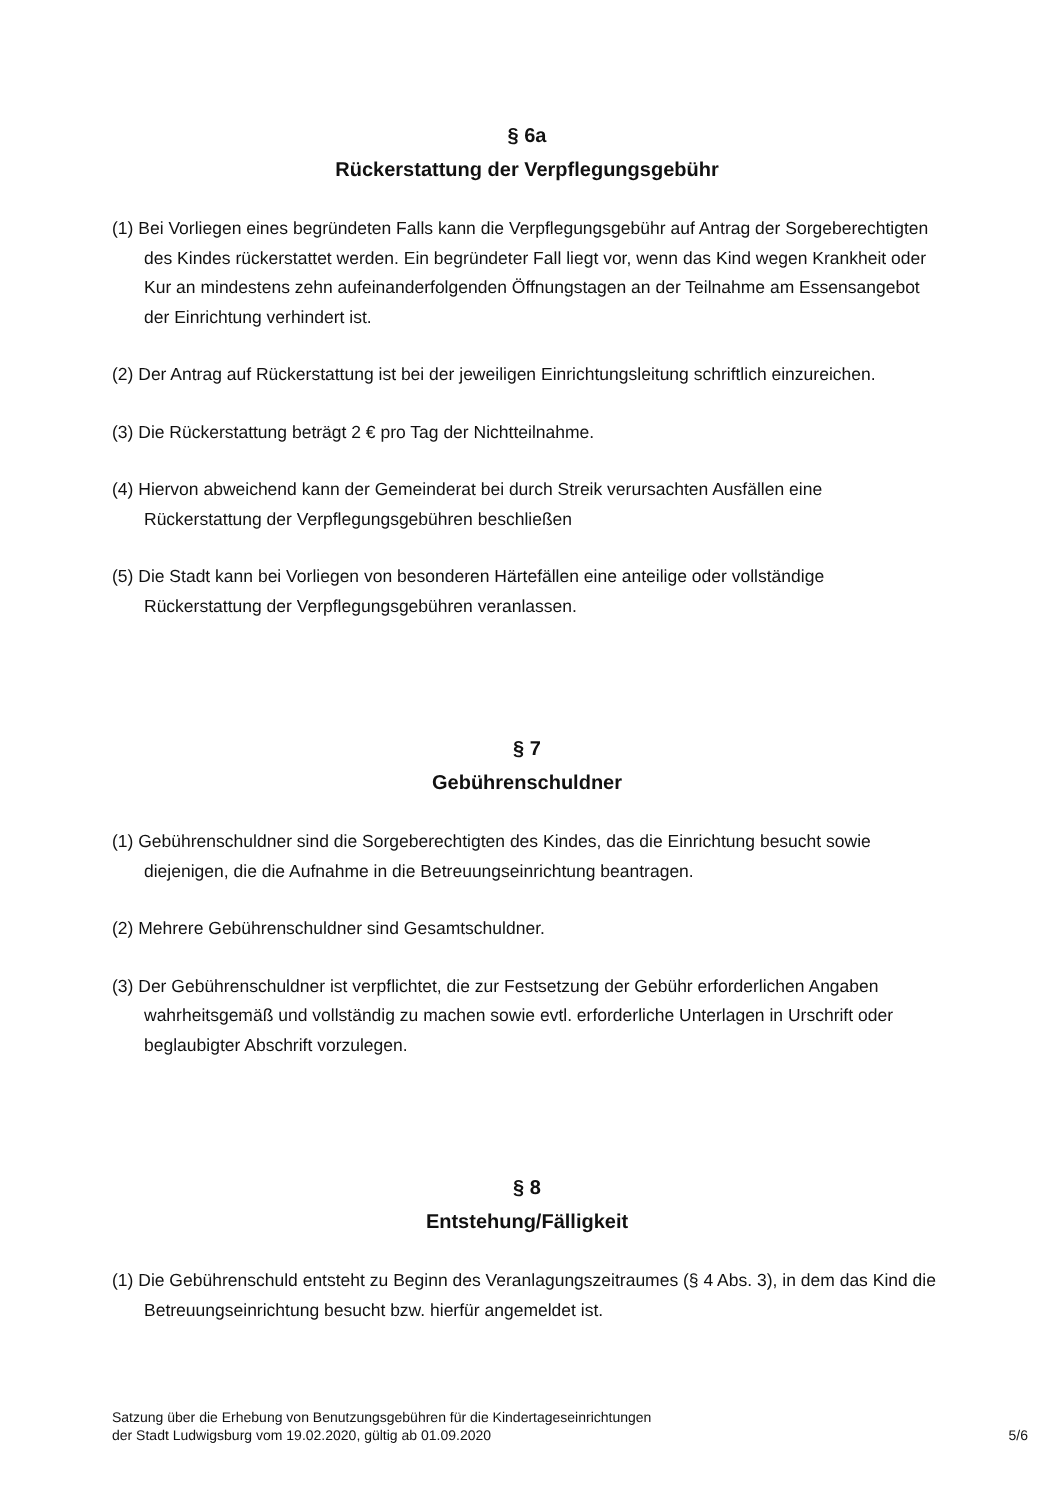§ 6a
Rückerstattung der Verpflegungsgebühr
(1) Bei Vorliegen eines begründeten Falls kann die Verpflegungsgebühr auf Antrag der Sorgeberechtigten des Kindes rückerstattet werden. Ein begründeter Fall liegt vor, wenn das Kind wegen Krankheit oder Kur an mindestens zehn aufeinanderfolgenden Öffnungstagen an der Teilnahme am Essensangebot der Einrichtung verhindert ist.
(2) Der Antrag auf Rückerstattung ist bei der jeweiligen Einrichtungsleitung schriftlich einzureichen.
(3) Die Rückerstattung beträgt 2 € pro Tag der Nichtteilnahme.
(4) Hiervon abweichend kann der Gemeinderat bei durch Streik verursachten Ausfällen eine Rückerstattung der Verpflegungsgebühren beschließen
(5) Die Stadt kann bei Vorliegen von besonderen Härtefällen eine anteilige oder vollständige Rückerstattung der Verpflegungsgebühren veranlassen.
§ 7
Gebührenschuldner
(1) Gebührenschuldner sind die Sorgeberechtigten des Kindes, das die Einrichtung besucht sowie diejenigen, die die Aufnahme in die Betreuungseinrichtung beantragen.
(2) Mehrere Gebührenschuldner sind Gesamtschuldner.
(3) Der Gebührenschuldner ist verpflichtet, die zur Festsetzung der Gebühr erforderlichen Angaben wahrheitsgemäß und vollständig zu machen sowie evtl. erforderliche Unterlagen in Urschrift oder beglaubigter Abschrift vorzulegen.
§ 8
Entstehung/Fälligkeit
(1) Die Gebührenschuld entsteht zu Beginn des Veranlagungszeitraumes (§ 4 Abs. 3), in dem das Kind die Betreuungseinrichtung besucht bzw. hierfür angemeldet ist.
Satzung über die Erhebung von Benutzungsgebühren für die Kindertageseinrichtungen
der Stadt Ludwigsburg vom 19.02.2020, gültig ab 01.09.2020
5/6